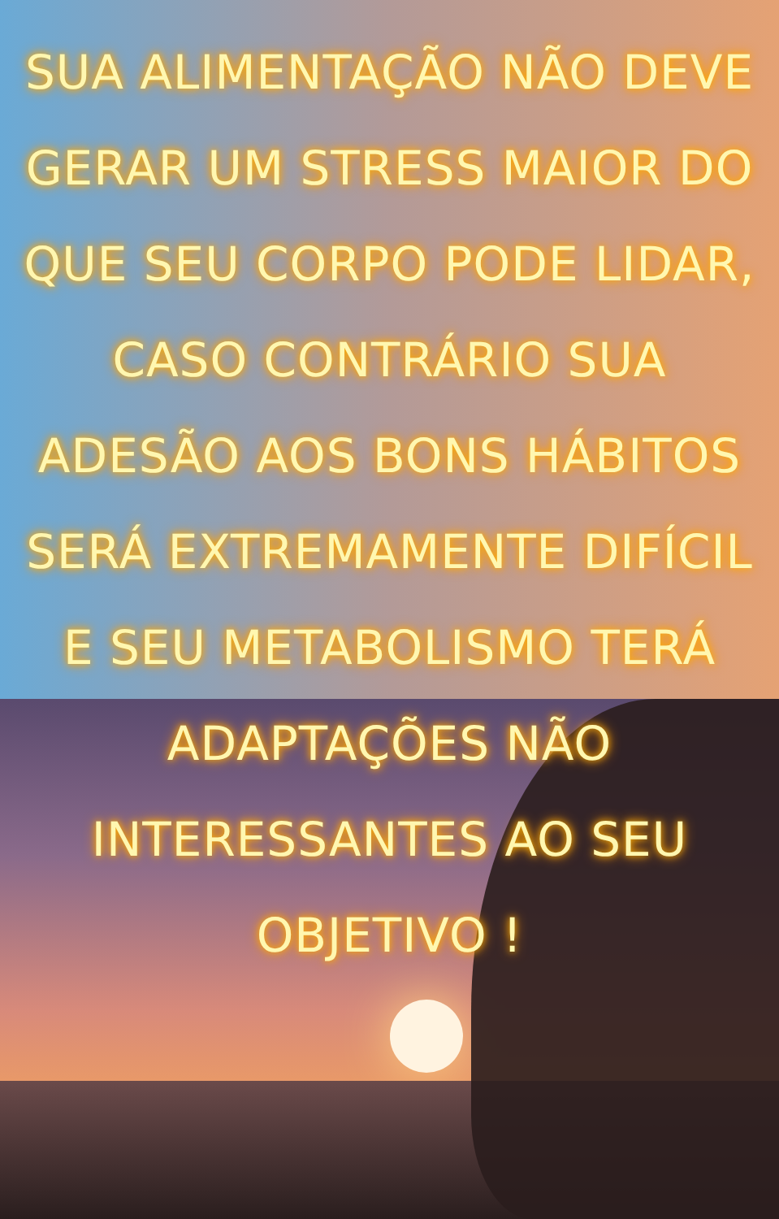SUA ALIMENTAÇÃO NÃO DEVE GERAR UM STRESS MAIOR DO QUE SEU CORPO PODE LIDAR, CASO CONTRÁRIO SUA ADESÃO AOS BONS HÁBITOS SERÁ EXTREMAMENTE DIFÍCIL E SEU METABOLISMO TERÁ ADAPTAÇÕES NÃO INTERESSANTES AO SEU OBJETIVO !